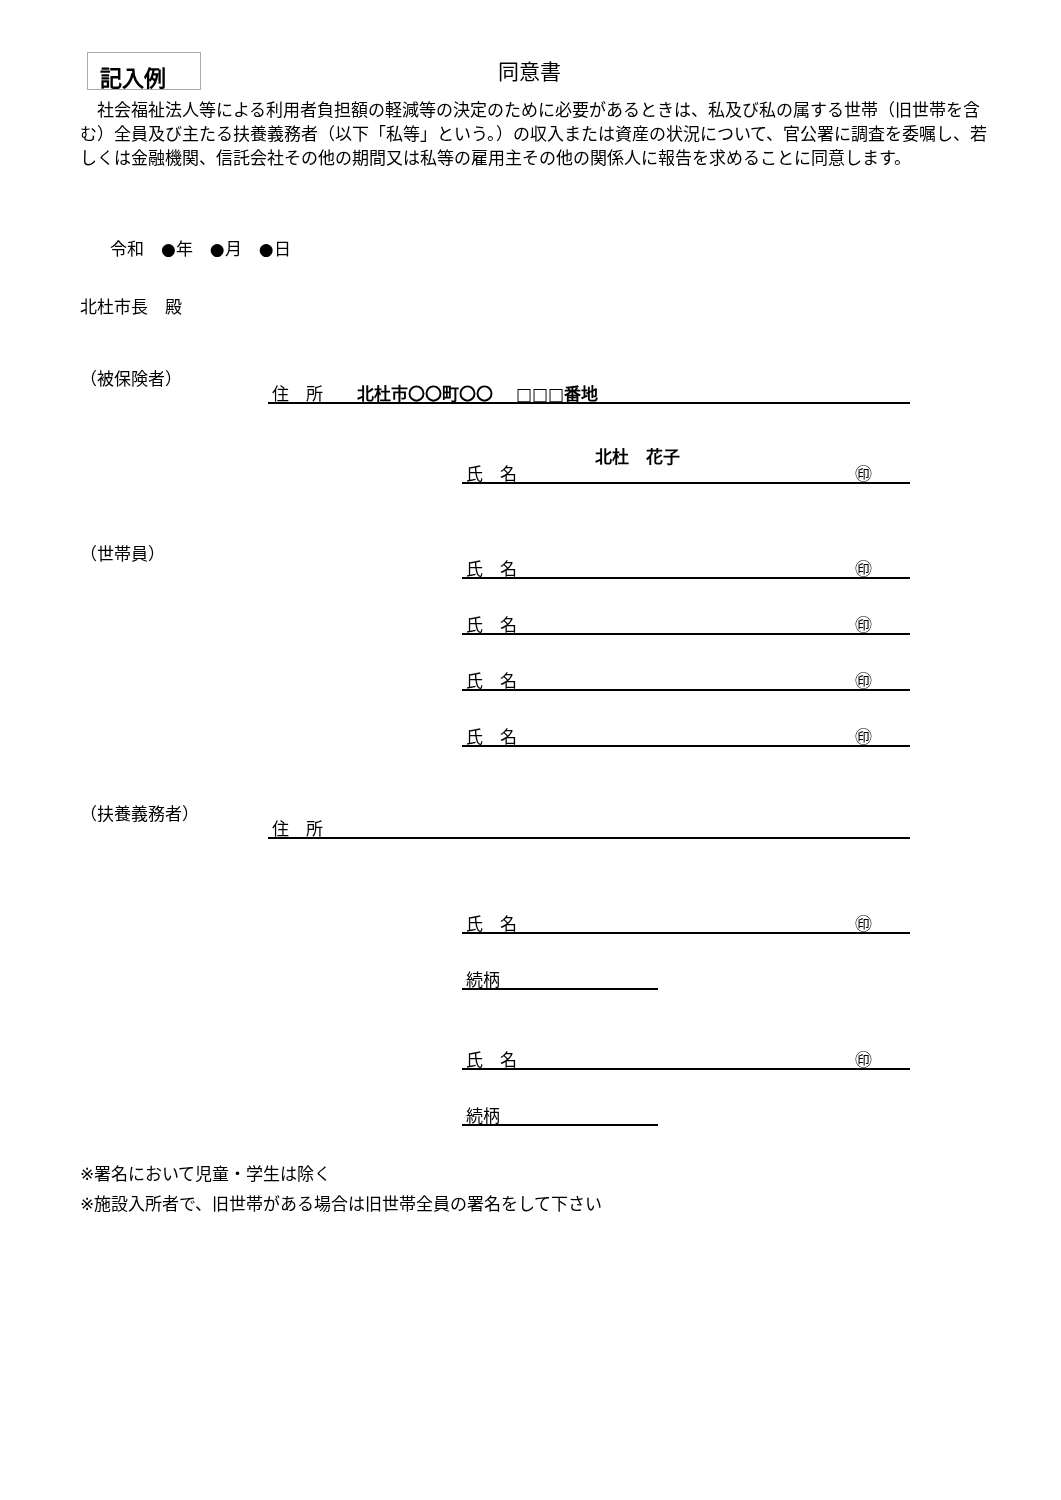記入例 同意書
　社会福祉法人等による利用者負担額の軽減等の決定のために必要があるときは、私及び私の属する世帯（旧世帯を含む）全員及び主たる扶養義務者（以下「私等」という。）の収入または資産の状況について、官公署に調査を委嘱し、若しくは金融機関、信託会社その他の期間又は私等の雇用主その他の関係人に報告を求めることに同意します。
令和　●年　●月　●日
北杜市長　殿
（被保険者）
住　所　　北杜市〇〇町〇〇　 □□□番地
北杜　花子
氏　名 ㊞
（世帯員）
氏　名 ㊞
氏　名 ㊞
氏　名 ㊞
氏　名 ㊞
（扶養義務者）
住　所
氏　名 ㊞
続柄
氏　名 ㊞
続柄
※署名において児童・学生は除く
※施設入所者で、旧世帯がある場合は旧世帯全員の署名をして下さい